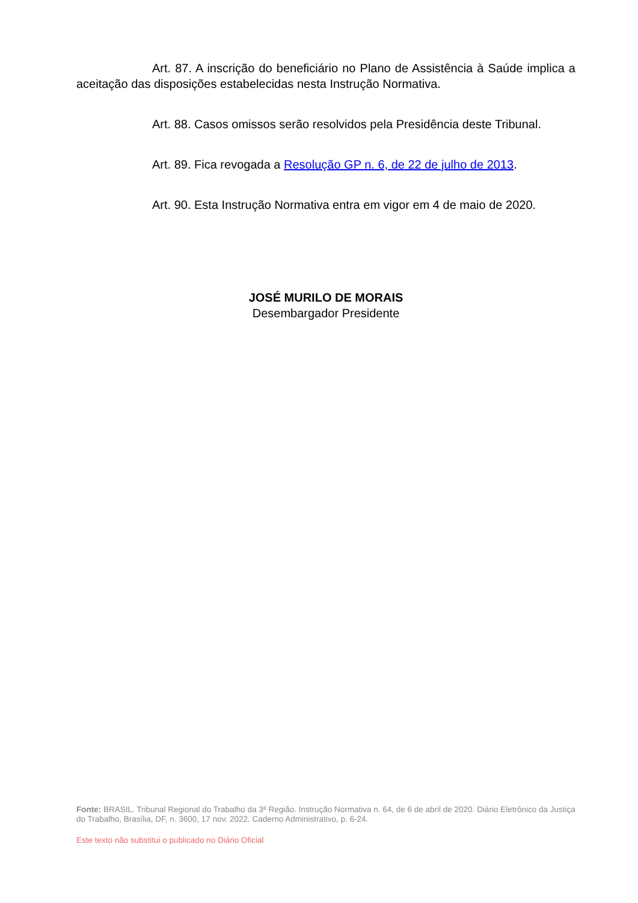Art. 87. A inscrição do beneficiário no Plano de Assistência à Saúde implica a aceitação das disposições estabelecidas nesta Instrução Normativa.
Art. 88. Casos omissos serão resolvidos pela Presidência deste Tribunal.
Art. 89. Fica revogada a Resolução GP n. 6, de 22 de julho de 2013.
Art. 90. Esta Instrução Normativa entra em vigor em 4 de maio de 2020.
JOSÉ MURILO DE MORAIS
Desembargador Presidente
Fonte: BRASIL. Tribunal Regional do Trabalho da 3ª Região. Instrução Normativa n. 64, de 6 de abril de 2020. Diário Eletrônico da Justiça do Trabalho, Brasília, DF, n. 3600, 17 nov. 2022. Caderno Administrativo, p. 6-24.
Este texto não substitui o publicado no Diário Oficial